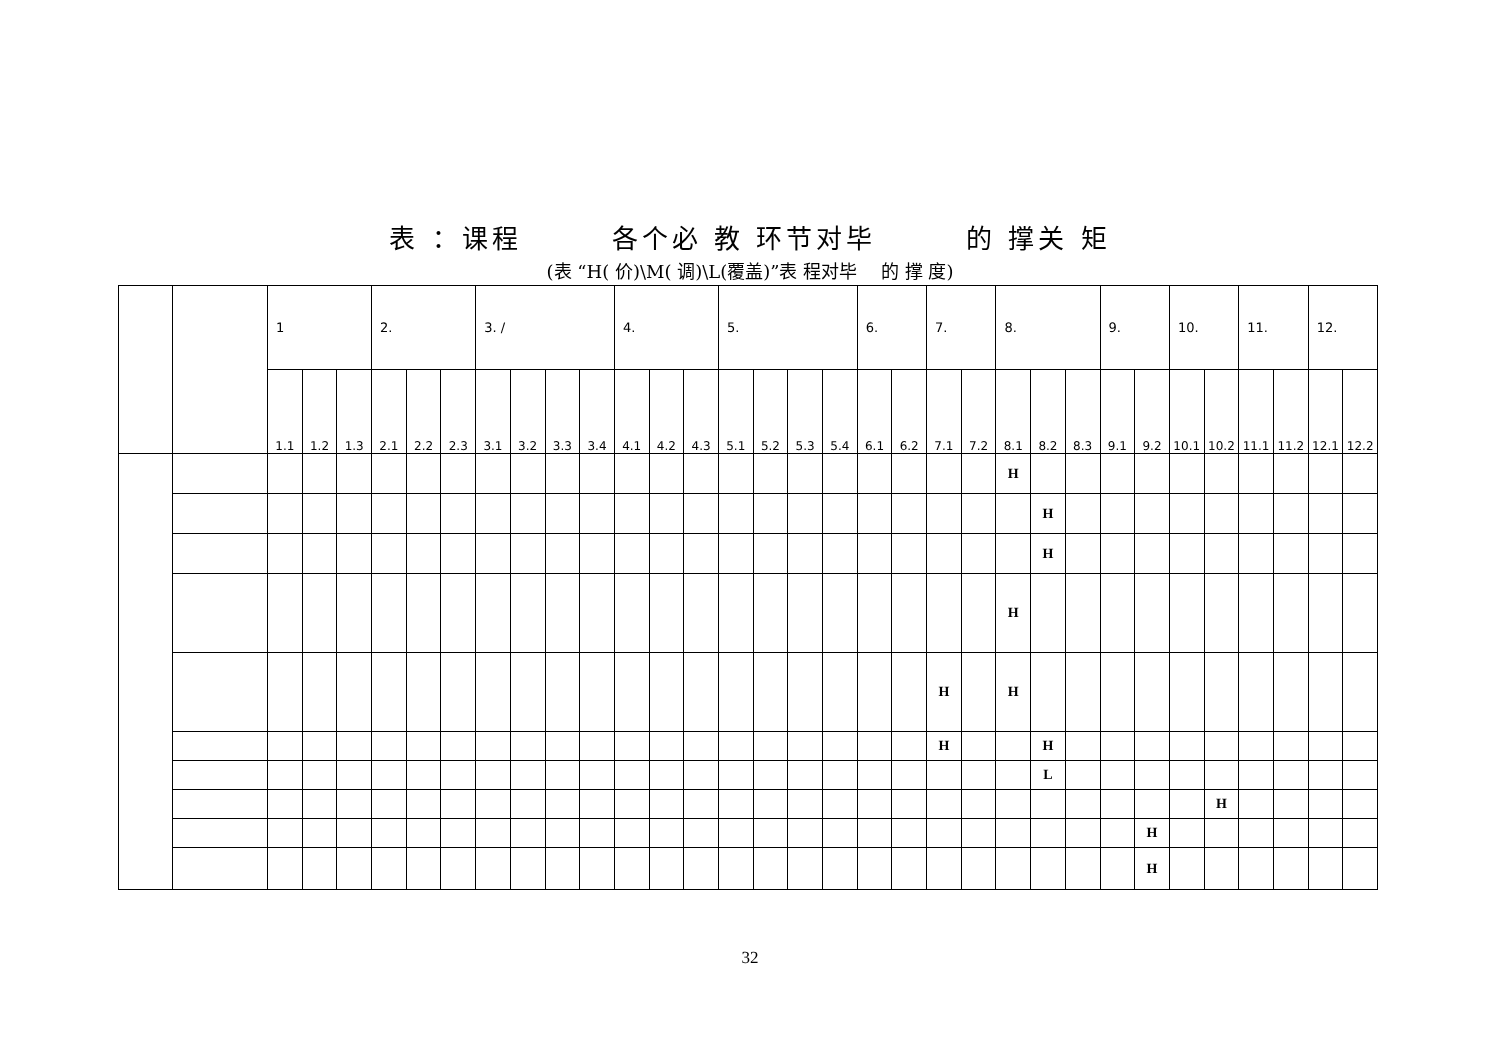表 ：课程　　　各个必 教 环节对毕　　　的 撑关 矩
(表 “H( 价)\M( 调)\L(覆盖)”表 程对毕　 的 撑 度)
| | | 1 | | | 2. | | | 3. / | | | | 4. | | | 5. | | | | 6. | | 7. | | 8. | | | 9. | | 10. | | 11. | | 12. | |
| --- | --- | --- | --- | --- | --- | --- | --- | --- | --- | --- | --- | --- | --- | --- | --- | --- | --- | --- | --- | --- | --- | --- | --- | --- | --- | --- | --- | --- | --- | --- | --- | --- | --- |
| | | 1.1 | 1.2 | 1.3 | 2.1 | 2.2 | 2.3 | 3.1 | 3.2 | 3.3 | 3.4 | 4.1 | 4.2 | 4.3 | 5.1 | 5.2 | 5.3 | 5.4 | 6.1 | 6.2 | 7.1 | 7.2 | 8.1 | 8.2 | 8.3 | 9.1 | 9.2 | 10.1 | 10.2 | 11.1 | 11.2 | 12.1 | 12.2 |
| | | | | | | | | | | | | | | | | | | | | | | | H | | | | | | | | | | |
| | | | | | | | | | | | | | | | | | | | | | | | | H | | | | | | | | | |
| | | | | | | | | | | | | | | | | | | | | | | | | H | | | | | | | | | |
| | | | | | | | | | | | | | | | | | | | | | | | H | | | | | | | | | | |
| | | | | | | | | | | | | | | | | | | | | | H | | H | | | | | | | | | | |
| | | | | | | | | | | | | | | | | | | | | | H | | | H | | | | | | | | | |
| | | | | | | | | | | | | | | | | | | | | | | | | L | | | | | | | | | |
| | | | | | | | | | | | | | | | | | | | | | | | | | | | | | H | | | | |
| | | | | | | | | | | | | | | | | | | | | | | | | | | | H | | | | | | |
| | | | | | | | | | | | | | | | | | | | | | | | | | | | H | | | | | | |
32